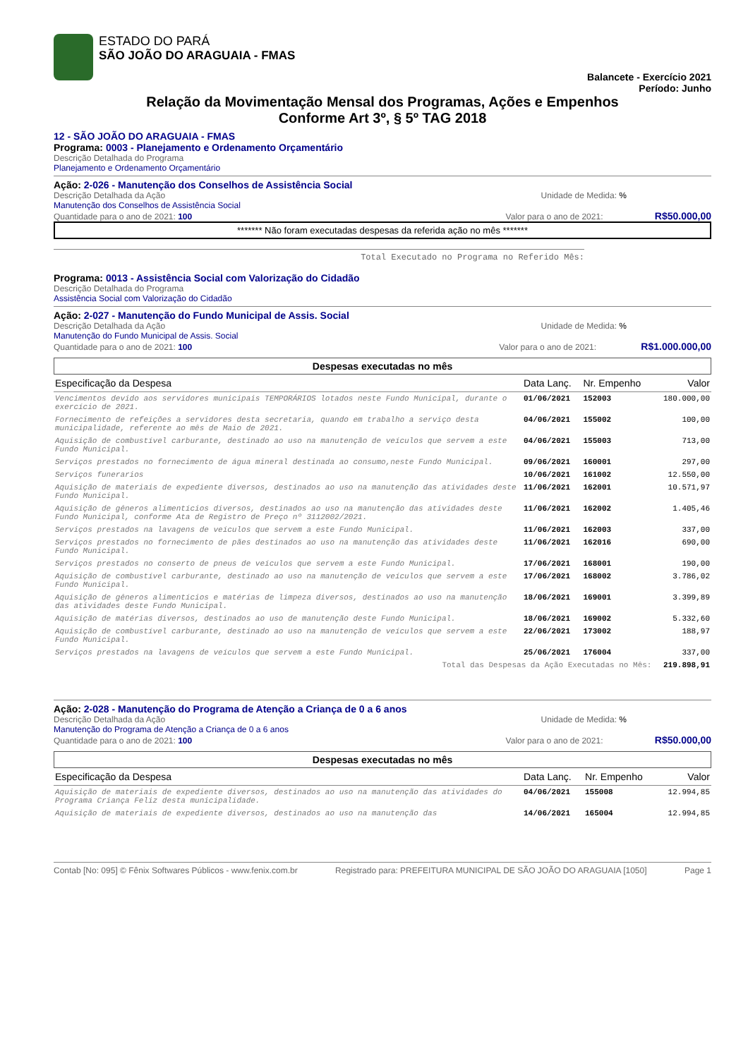ESTADO DO PARÁ
SÃO JOÃO DO ARAGUAIA - FMAS
Balancete - Exercício 2021
Período: Junho
Relação da Movimentação Mensal dos Programas, Ações e Empenhos
Conforme Art 3º, § 5º TAG 2018
12 - SÃO JOÃO DO ARAGUAIA - FMAS
Programa: 0003 - Planejamento e Ordenamento Orçamentário
Descrição Detalhada do Programa
Planejamento e Ordenamento Orçamentário
Ação: 2-026 - Manutenção dos Conselhos de Assistência Social
Descrição Detalhada da Ação Unidade de Medida: %
Manutenção dos Conselhos de Assistência Social
Quantidade para o ano de 2021: 100 Valor para o ano de 2021: R$50.000,00
******* Não foram executadas despesas da referida ação no mês *******
Total Executado no Programa no Referido Mês:
Programa: 0013 - Assistência Social com Valorização do Cidadão
Descrição Detalhada do Programa
Assistência Social com Valorização do Cidadão
Ação: 2-027 - Manutenção do Fundo Municipal de Assis. Social
Descrição Detalhada da Ação Unidade de Medida: %
Manutenção do Fundo Municipal de Assis. Social
Quantidade para o ano de 2021: 100 Valor para o ano de 2021: R$1.000.000,00
Despesas executadas no mês
| Especificação da Despesa | Data Lanç. | Nr. Empenho | Valor |
| --- | --- | --- | --- |
| Vencimentos devido aos servidores municipais TEMPORÁRIOS lotados neste Fundo Municipal, durante o exercício de 2021. | 01/06/2021 | 152003 | 180.000,00 |
| Fornecimento de refeições a servidores desta secretaria, quando em trabalho a serviço desta municipalidade, referente ao mês de Maio de 2021. | 04/06/2021 | 155002 | 100,00 |
| Aquisição de combustível carburante, destinado ao uso na manutenção de veículos que servem a este Fundo Municipal. | 04/06/2021 | 155003 | 713,00 |
| Serviços prestados no fornecimento de água mineral destinada ao consumo,neste Fundo Municipal. | 09/06/2021 | 160001 | 297,00 |
| Serviços funerarios | 10/06/2021 | 161002 | 12.550,00 |
| Aquisição de materiais de expediente diversos, destinados ao uso na manutenção das atividades deste Fundo Municipal. | 11/06/2021 | 162001 | 10.571,97 |
| Aquisição de gêneros alimentícios diversos, destinados ao uso na manutenção das atividades deste Fundo Municipal, conforme Ata de Registro de Preço nº 3112002/2021. | 11/06/2021 | 162002 | 1.405,46 |
| Serviços prestados na lavagens de veículos que servem a este Fundo Municipal. | 11/06/2021 | 162003 | 337,00 |
| Serviços prestados no fornecimento de pães destinados ao uso na manutenção das atividades deste Fundo Municipal. | 11/06/2021 | 162016 | 690,00 |
| Serviços prestados no conserto de pneus de veículos que servem a este Fundo Municipal. | 17/06/2021 | 168001 | 190,00 |
| Aquisição de combustível carburante, destinado ao uso na manutenção de veículos que servem a este Fundo Municipal. | 17/06/2021 | 168002 | 3.786,02 |
| Aquisição de gêneros alimentícios e matérias de limpeza diversos, destinados ao uso na manutenção das atividades deste Fundo Municipal. | 18/06/2021 | 169001 | 3.399,89 |
| Aquisição de matérias diversos, destinados ao uso de manutenção deste Fundo Municipal. | 18/06/2021 | 169002 | 5.332,60 |
| Aquisição de combustível carburante, destinado ao uso na manutenção de veículos que servem a este Fundo Municipal. | 22/06/2021 | 173002 | 188,97 |
| Serviços prestados na lavagens de veículos que servem a este Fundo Municipal. | 25/06/2021 | 176004 | 337,00 |
| Total das Despesas da Ação Executadas no Mês: | | | 219.898,91 |
Ação: 2-028 - Manutenção do Programa de Atenção a Criança de 0 a 6 anos
Descrição Detalhada da Ação Unidade de Medida: %
Manutenção do Programa de Atenção a Criança de 0 a 6 anos
Quantidade para o ano de 2021: 100 Valor para o ano de 2021: R$50.000,00
Despesas executadas no mês
| Especificação da Despesa | Data Lanç. | Nr. Empenho | Valor |
| --- | --- | --- | --- |
| Aquisição de materiais de expediente diversos, destinados ao uso na manutenção das atividades do Programa Criança Feliz desta municipalidade. | 04/06/2021 | 155008 | 12.994,85 |
| Aquisição de materiais de expediente diversos, destinados ao uso na manutenção das | 14/06/2021 | 165004 | 12.994,85 |
Contab [No: 095] © Fênix Softwares Públicos - www.fenix.com.br Registrado para: PREFEITURA MUNICIPAL DE SÃO JOÃO DO ARAGUAIA [1050] Page 1